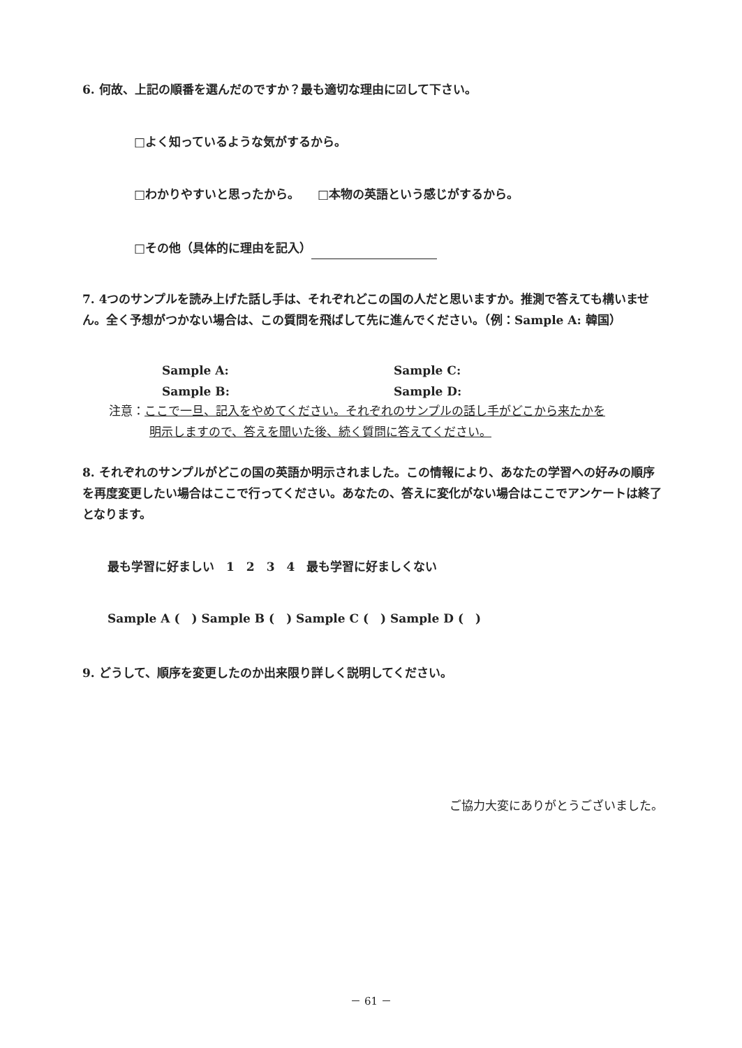6. 何故、上記の順番を選んだのですか？最も適切な理由に☑して下さい。
□よく知っているような気がするから。
□わかりやすいと思ったから。　　□本物の英語という感じがするから。
□その他（具体的に理由を記入）
7. 4つのサンプルを読み上げた話し手は、それぞれどこの国の人だと思いますか。推測で答えても構いません。全く予想がつかない場合は、この質問を飛ばして先に進んでください。（例：Sample A: 韓国）
Sample A: Sample C:
Sample B: Sample D:
注意：ここで一旦、記入をやめてください。それぞれのサンプルの話し手がどこから来たかを
明示しますので、答えを聞いた後、続く質問に答えてください。
8. それぞれのサンプルがどこの国の英語か明示されました。この情報により、あなたの学習への好みの順序を再度変更したい場合はここで行ってください。あなたの、答えに変化がない場合はここでアンケートは終了となります。
最も学習に好ましい　1　2　3　4　最も学習に好ましくない
Sample A (　) Sample B (　) Sample C (　) Sample D (　)
9. どうして、順序を変更したのか出来限り詳しく説明してください。
ご協力大変にありがとうございました。
－ 61 －